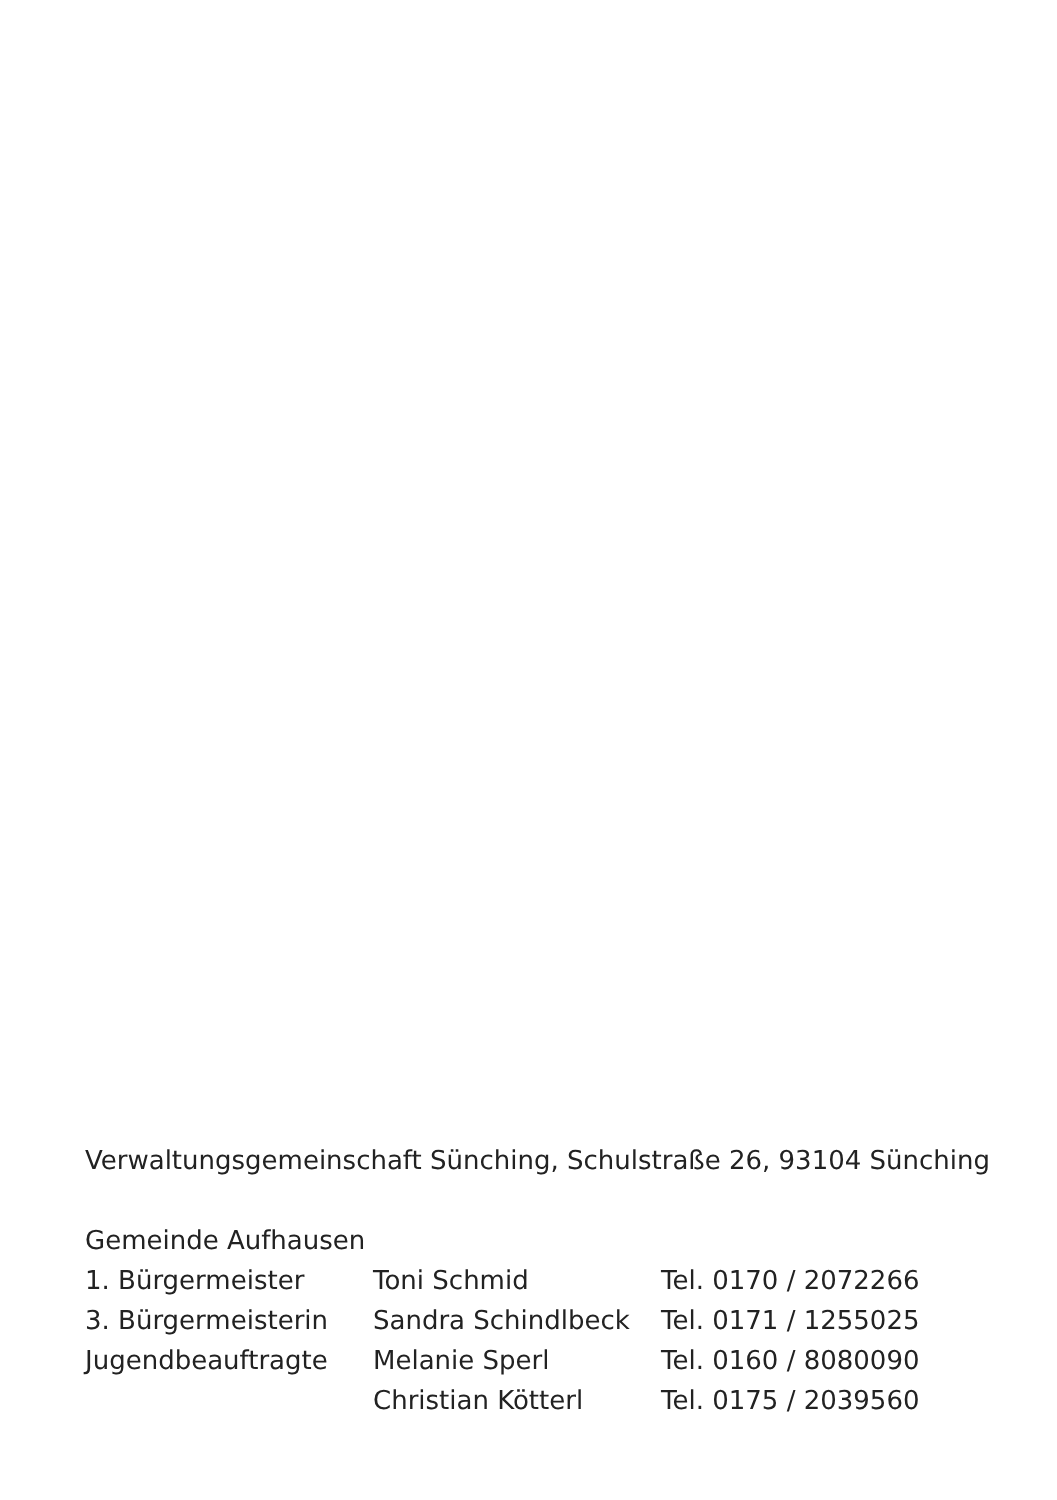Verwaltungsgemeinschaft Sünching, Schulstraße 26, 93104 Sünching
Gemeinde Aufhausen
| 1. Bürgermeister | Toni Schmid | Tel. 0170 / 2072266 |
| 3. Bürgermeisterin | Sandra Schindlbeck | Tel. 0171 / 1255025 |
| Jugendbeauftragte | Melanie Sperl | Tel. 0160 / 8080090 |
| | Christian Kötterl | Tel. 0175 / 2039560 |